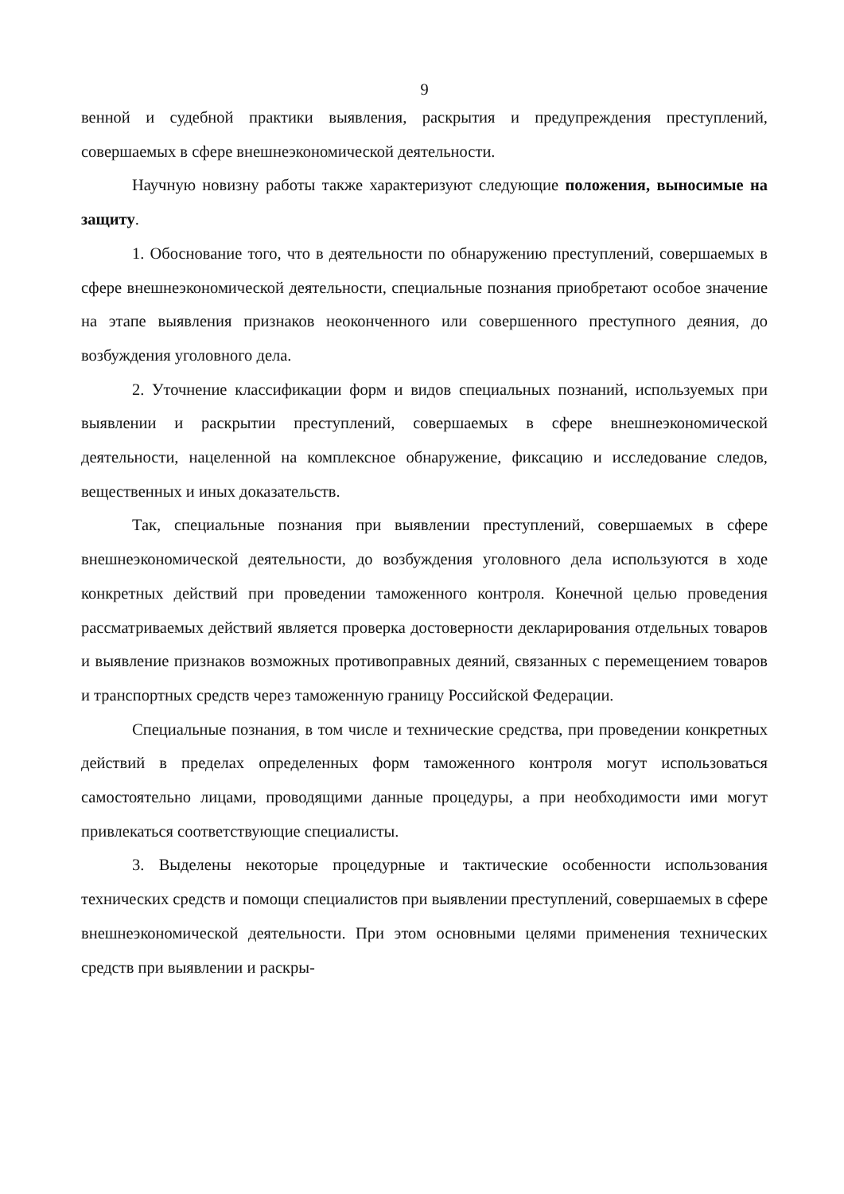9
венной и судебной практики выявления, раскрытия и предупреждения преступлений, совершаемых в сфере внешнеэкономической деятельности.
Научную новизну работы также характеризуют следующие положения, выносимые на защиту.
1. Обоснование того, что в деятельности по обнаружению преступлений, совершаемых в сфере внешнеэкономической деятельности, специальные познания приобретают особое значение на этапе выявления признаков неоконченного или совершенного преступного деяния, до возбуждения уголовного дела.
2. Уточнение классификации форм и видов специальных познаний, используемых при выявлении и раскрытии преступлений, совершаемых в сфере внешнеэкономической деятельности, нацеленной на комплексное обнаружение, фиксацию и исследование следов, вещественных и иных доказательств.
Так, специальные познания при выявлении преступлений, совершаемых в сфере внешнеэкономической деятельности, до возбуждения уголовного дела используются в ходе конкретных действий при проведении таможенного контроля. Конечной целью проведения рассматриваемых действий является проверка достоверности декларирования отдельных товаров и выявление признаков возможных противоправных деяний, связанных с перемещением товаров и транспортных средств через таможенную границу Российской Федерации.
Специальные познания, в том числе и технические средства, при проведении конкретных действий в пределах определенных форм таможенного контроля могут использоваться самостоятельно лицами, проводящими данные процедуры, а при необходимости ими могут привлекаться соответствующие специалисты.
3. Выделены некоторые процедурные и тактические особенности использования технических средств и помощи специалистов при выявлении преступлений, совершаемых в сфере внешнеэкономической деятельности. При этом основными целями применения технических средств при выявлении и раскры-